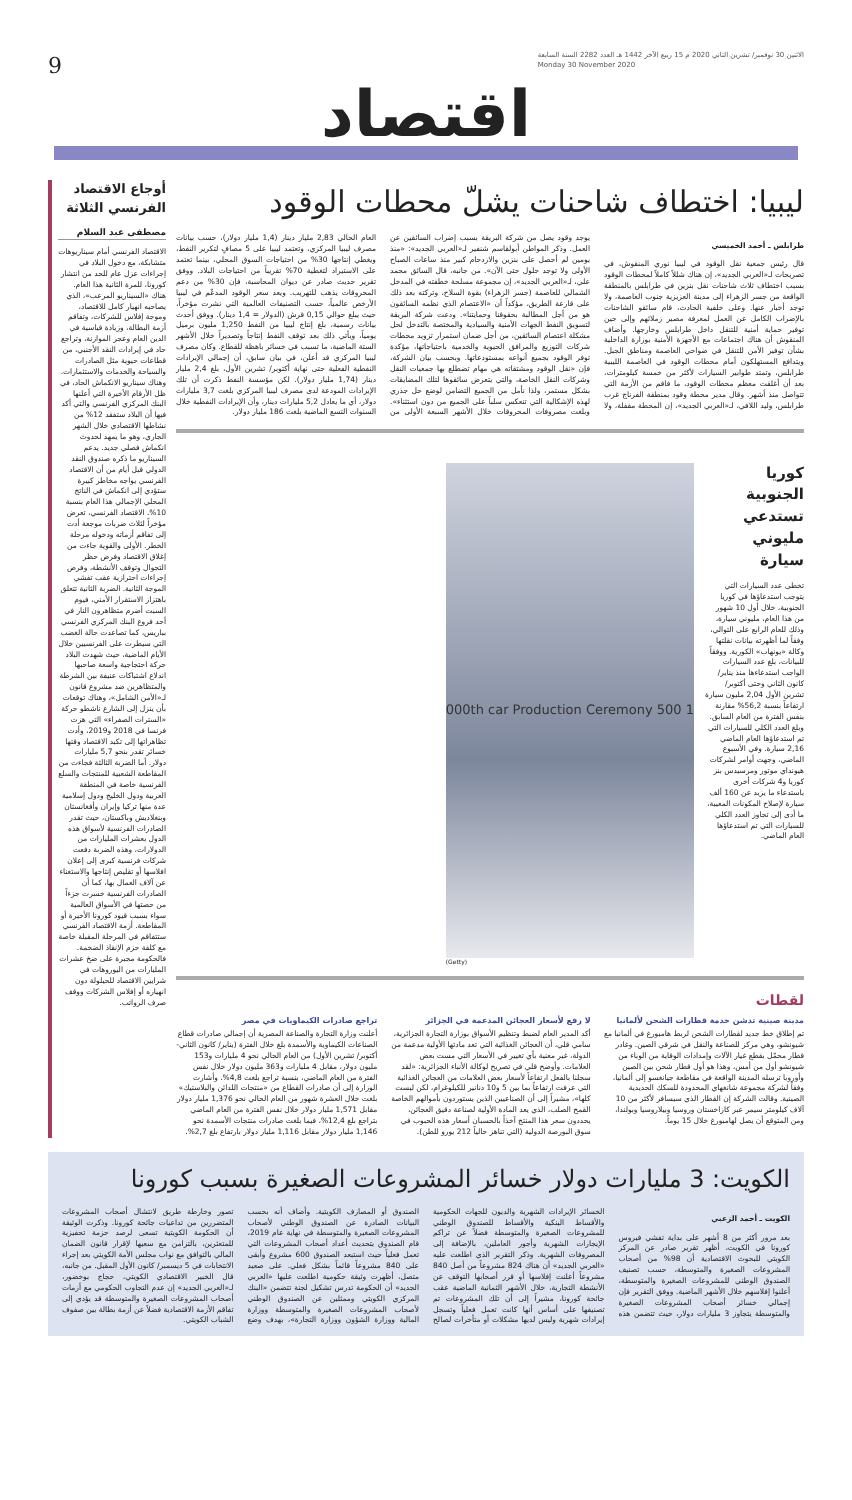9
الاثنين 30 نوفمبر/ تشرين الثاني 2020 م 15 ربيع الآخر 1442 هـ العدد 2282 السنة السابعة
Monday 30 November 2020
اقتصاد
ليبيا: اختطاف شاحنات يشلّ محطات الوقود
طرابلس ـ أحمد الخميسي
قال رئيس جمعية نقل الوقود في ليبيا نوري المنقوش، في تصريحات لـ«العربي الجديد»، إن هناك شللاً كاملاً لمحطات الوقود بسبب اختطاف ثلاث شاحنات نقل بنزين في طرابلس بالمنطقة الواقعة من جسر الزهراء إلى مدينة العزيزية جنوب العاصمة، ولا توجد أخبار عنها. وعلى خلفية الحادث، قام سائقو الشاحنات بالإضراب الكامل عن العمل لمعرفة مصير زملائهم وإلى حين توفير حماية أمنية للتنقل داخل طرابلس وخارجها. وأضاف المنقوش أن هناك اجتماعات مع الأجهزة الأمنية بوزارة الداخلية بشأن توفير الأمن للتنقل في ضواحي العاصمة ومناطق الجبل. ويتدافع المستهلكون أمام محطات الوقود في العاصمة الليبية طرابلس، وتمتد طوابير السيارات لأكثر من خمسة كيلومترات، بعد أن أغلقت معظم محطات الوقود، ما فاقم من الأزمة التي تتواصل منذ أشهر. وقال مدير محطة وقود بمنطقة الفرناج غرب طرابلس، وليد اللافي، لـ«العربي الجديد»، إن المحطة مقفلة، ولا يوجد وقود يصل من شركة البريقة بسبب إضراب السائقين عن العمل. وذكر المواطن أبولقاسم شنفير لـ«العربي الجديد»: «منذ يومين لم أحصل على بنزين والازدحام كبير منذ ساعات الصباح الأولى ولا توجد حلول حتى الآن». من جانبه، قال السائق محمد علي، لـ«العربي الجديد»، إن مجموعة مسلحة خطفته في المدخل الشمالي للعاصمة (جسر الزهراء) بقوة السلاح، وتركته بعد ذلك على قارعة الطريق، مؤكداً أن «الاعتصام الذي نظمه السائقون هو من أجل المطالبة بحقوقنا وحمايتنا». ودعت شركة البريقة لتسويق النفط الجهات الأمنية والسيادية والمختصة بالتدخل لحل مشكلة اعتصام السائقين، من أجل ضمان استمرار تزويد محطات شركات التوزيع والمرافق الحيوية والخدمية باحتياجاتها، مؤكدة توفر الوقود بجميع أنواعه بمستودعاتها. وبحسب بيان الشركة، فإن «نقل الوقود ومشتقاته هي مهام تضطلع بها جمعيات النقل وشركات النقل الخاصة، والتي يتعرض سائقوها لتلك المضايقات بشكل مستمر، ولذا نأمل من الجميع التضامن لوضع حل جذري لهذه الإشكالية التي تنعكس سلباً على الجميع من دون استثناء». وبلغت مصروفات المحروقات خلال الأشهر السبعة الأولى من العام الحالي 2,83 مليار دينار (1,4 مليار دولار)، حسب بيانات مصرف ليبيا المركزي، وتعتمد ليبيا على 5 مصافٍ لتكرير النفط، ويغطي إنتاجها 30% من احتياجات السوق المحلي، بينما تعتمد على الاستيراد لتغطية 70% تقريباً من احتياجات البلاد. ووفق تقرير حديث صادر عن ديوان المحاسبة، فإن 30% من دعم المحروقات يذهب للتهريب. ويعد سعر الوقود المدعّم في ليبيا الأرخص عالمياً، حسب التصنيفات العالمية التي نشرت مؤخراً، حيث يبلغ حوالي 0,15 قرش (الدولار = 1,4 دينار). ووفق أحدث بيانات رسمية، بلغ إنتاج ليبيا من النفط 1,250 مليون برميل يومياً، ويأتي ذلك بعد توقف النفط إنتاجاً وتصديراً خلال الأشهر الستة الماضية، ما تسبب في خسائر باهظة للقطاع. وكان مصرف ليبيا المركزي قد أعلن، في بيان سابق، أن إجمالي الإيرادات النفطية الفعلية حتى نهاية أكتوبر/ تشرين الأول، بلغ 2,4 مليار دينار (1,74 مليار دولار). لكن مؤسسة النفط ذكرت أن تلك الإيرادات المودعة لدى مصرف ليبيا المركزي بلغت 3,7 مليارات دولار، أي ما يعادل 5,2 مليارات دينار، وأن الإيرادات النفطية خلال السنوات التسع الماضية بلغت 186 مليار دولار.
كوريا الجنوبية تستدعي مليوني سيارة
تخطى عدد السيارات التي يتوجب استدعاؤها في كوريا الجنوبية، خلال أول 10 شهور من هذا العام، مليوني سيارة، وذلك للعام الرابع على التوالي، وفقاً لما أظهرته بيانات نقلتها وكالة «يونهاب» الكورية. ووفقاً للبيانات، بلغ عدد السيارات الواجب استدعاءها منذ يناير/ كانون الثاني وحتى أكتوبر/ تشرين الأول 2,04 مليون سيارة ارتفاعاً بنسبة 56,2% مقارنة بنفس الفترة من العام السابق. وبلغ العدد الكلي للسيارات التي تم استدعاؤها العام الماضي 2,16 سيارة. وفي الأسبوع الماضي، وجهت أوامر لشركات هيونداي موتور ومرسيدس بنز كوريا و4 شركات أخرى باستدعاء ما يزيد عن 160 ألف سيارة لإصلاح المكونات المعيبة، ما أدى إلى تجاوز العدد الكلي للسيارات التي تم استدعاؤها العام الماضي.
1 500 000th car Production Ceremony
(Getty)
لقطات
مدينة صينية تدشن خدمة قطارات الشحن لألمانيا
تم إطلاق خط جديد لقطارات الشحن لربط هامبورغ في ألمانيا مع شيونشو، وهي مركز للصناعة والنقل في شرقي الصين. وغادر قطار محمّل بقطع غيار الآلات وإمدادات الوقاية من الوباء من شيونشو أول من أمس، وهذا هو أول قطار شحن بين الصين وأوروبا ترسله المدينة الواقعة في مقاطعة جيانغسو إلى ألمانيا، وفقاً لشركة مجموعة شانغهاي المحدودة للسكك الحديدية الصينية. وقالت الشركة إن القطار الذي سيسافر لأكثر من 10 آلاف كيلومتر سيمر عبر كازاخستان وروسيا وبيلاروسيا وبولندا، ومن المتوقع أن يصل لهامبورغ خلال 15 يوماً.
لا رفع لأسعار العجائن المدعمة في الجزائر
أكد المدير العام لضبط وتنظيم الأسواق بوزارة التجارة الجزائرية، سامي قلي، أن العجائن الغذائية التي تعد مادتها الأولية مدعمة من الدولة، غير معنية بأي تغيير في الأسعار التي مست بعض العلامات. وأوضح قلي في تصريح لوكالة الأنباء الجزائرية: «لقد سجلنا بالفعل ارتفاعاً لأسعار بعض العلامات من العجائن الغذائية التي عرفت ارتفاعاً بما بين 5 و10 دنانير للكيلوغرام، لكن ليست كلها»، مشيراً إلى أن الصناعيين الذين يستوردون بأموالهم الخاصة القمح الصلب، الذي يعد المادة الأولية لصناعة دقيق العجائن، يحددون سعر هذا المنتج آخذاً بالحسبان أسعار هذه الحبوب في سوق البورصة الدولية (التي تناهز حالياً 212 يورو للطن).
تراجع صادرات الكيماويات في مصر
أعلنت وزارة التجارة والصناعة المصرية أن إجمالي صادرات قطاع الصناعات الكيماوية والأسمدة بلغ خلال الفترة (يناير/ كانون الثاني-أكتوبر/ تشرين الأول) من العام الحالي نحو 4 مليارات و153 مليون دولار، مقابل 4 مليارات و363 مليون دولار خلال نفس الفترة من العام الماضي، بنسبة تراجع بلغت 4,8%. وأشارت الوزارة إلى أن صادرات القطاع من «منتجات اللدائن والبلاستيك» بلغت خلال العشرة شهور من العام الحالي نحو 1,376 مليار دولار مقابل 1,571 مليار دولار خلال نفس الفترة من العام الماضي بتراجع بلغ 12,4%، فيما بلغت صادرات منتجات الأسمدة نحو 1,146 مليار دولار مقابل 1,116 مليار دولار بارتفاع بلغ 2,7%.
أوجاع الاقتصاد الفرنسي الثلاثة
مصطفى عبد السلام
الاقتصاد الفرنسي أمام سيناريوهات متشابكة، مع دخول البلاد في إجراءات عزل عام للحد من انتشار كورونا، للمرة الثانية هذا العام. هناك «السيناريو المرعب»، الذي يصاحبه انهيار كامل للاقتصاد، وموجة إفلاس للشركات، وتفاقم أزمة البطالة، وزيادة قياسية في الدين العام وعجز الموازنة، وتراجع حاد في إيرادات النقد الأجنبي، من قطاعات حيوية مثل الصادرات والسياحة والخدمات والاستثمارات. وهناك سيناريو الانكماش الحاد، في ظل الأرقام الأخيرة التي أعلنها البنك المركزي الفرنسي والتي أكد فيها أن البلاد ستفقد 12% من نشاطها الاقتصادي خلال الشهر الجاري، وهو ما يمهد لحدوث انكماش فصلي جديد. يدعم السيناريو ما ذكره صندوق النقد الدولي قبل أيام من أن الاقتصاد الفرنسي يواجه مخاطر كبيرة ستؤدي إلى انكماش في الناتج المحلي الإجمالي هذا العام بنسبة 10%. الاقتصاد الفرنسي، تعرض مؤخراً لثلاث ضربات موجعة أدت إلى تفاقم أزماته ودخوله مرحلة الخطر. الأولى والقوية جاءت من إغلاق الاقتصاد وفرض حظر التجوال وتوقف الأنشطة، وفرض إجراءات احترازية عقب تفشي الموجة الثانية. الضربة الثانية تتعلق باهتزاز الاستقرار الأمني، فيوم السبت أضرم متظاهرون النار في أحد فروع البنك المركزي الفرنسي بباريس، كما تصاعدت حالة الغضب التي سيطرت على الفرنسيين خلال الأيام الماضية، حيث شهدت البلاد حركة احتجاجية واسعة صاحبها اندلاع اشتباكات عنيفة بين الشرطة والمتظاهرين ضد مشروع قانون لـ«الأمن الشامل»، وهناك توقعات بأن ينزل إلى الشارع ناشطو حركة «السترات الصفراء» التي هزت فرنسا في 2018 و2019، وأدت تظاهراتها إلى تكبد الاقتصاد وقتها خسائر تقدر بنحو 5,7 مليارات دولار. أما الضربة الثالثة فجاءت من المقاطعة الشعبية للمنتجات والسلع الفرنسية خاصة في المنطقة العربية ودول الخليج ودول إسلامية عدة منها تركيا وإيران وأفغانستان وبنغلاديش وباكستان، حيث تقدر الصادرات الفرنسية لأسواق هذه الدول بعشرات المليارات من الدولارات، وهذه الضربة دفعت شركات فرنسية كبرى إلى إعلان افلاسها أو تقليص إنتاجها والاستغناء عن آلاف العمال بها، كما أن الصادرات الفرنسية خسرت جزءاً من حصتها في الأسواق العالمية سواء بسبب قيود كورونا الأخيرة أو المقاطعة. أزمة الاقتصاد الفرنسي ستتفاقم في المرحلة المقبلة خاصة مع كلفة حزم الإنقاذ الضخمة. فالحكومة مجبرة على ضخ عشرات المليارات من اليوروهات في شرايين الاقتصاد للحيلولة دون انهياره أو إفلاس الشركات ووقف صرف الرواتب.
الكويت: 3 مليارات دولار خسائر المشروعات الصغيرة بسبب كورونا
الكويت ـ أحمد الزعبي
بعد مرور أكثر من 8 أشهر على بداية تفشي فيروس كورونا في الكويت، أظهر تقرير صادر عن المركز الكويتي للبحوث الاقتصادية أن 98% من أصحاب المشروعات الصغيرة والمتوسطة، حسب تصنيف الصندوق الوطني للمشروعات الصغيرة والمتوسطة، أعلنوا إفلاسهم خلال الأشهر الماضية. ووفق التقرير فإن إجمالي خسائر أصحاب المشروعات الصغيرة والمتوسطة يتجاوز 3 مليارات دولار، حيث تتضمن هذه الخسائر الإيرادات الشهرية والديون للجهات الحكومية والأقساط البنكية والأقساط للصندوق الوطني للمشروعات الصغيرة والمتوسطة فضلاً عن تراكم الإيجارات الشهرية وأجور العاملين، بالإضافة إلى المصروفات الشهرية. وذكر التقرير الذي اطلعت عليه «العربي الجديد» أن هناك 824 مشروعاً من أصل 840 مشروعاً أعلنت إفلاسها أو قرر أصحابها التوقف عن الأنشطة التجارية، خلال الأشهر الثمانية الماضية عقب جائحة كورونا، مشيراً إلى أن تلك المشروعات تم تصنيفها على أساس أنها كانت تعمل فعلياً وتسجل إيرادات شهرية وليس لديها مشكلات أو متأخرات لصالح الصندوق أو المصارف الكويتية. وأضاف أنه بحسب البيانات الصادرة عن الصندوق الوطني لأصحاب المشروعات الصغيرة والمتوسطة في نهاية عام 2019، قام الصندوق بتحديث أعداد أصحاب المشروعات التي تعمل فعلياً حيث استبعد الصندوق 600 مشروع وأبقى على 840 مشروعاً قائماً بشكل فعلي. على صعيد متصل، أظهرت وثيقة حكومية اطلعت عليها «العربي الجديد» أن الحكومة تدرس تشكيل لجنة تتضمن «البنك المركزي الكويتي وممثلين عن الصندوق الوطني لأصحاب المشروعات الصغيرة والمتوسطة ووزارة المالية ووزارة الشؤون ووزارة التجارة»، بهدف وضع تصور وخارطة طريق لانتشال أصحاب المشروعات المتضررين من تداعيات جائحة كورونا. وذكرت الوثيقة أن الحكومة الكويتية تسعى لرصد حزمة تحفيزية للمتعثرين، بالتزامن مع سعيها لإقرار قانون الضمان المالي بالتوافق مع نواب مجلس الأمة الكويتي بعد إجراء الانتخابات في 5 ديسمبر/ كانون الأول المقبل. من جانبه، قال الخبير الاقتصادي الكويتي، حجاج بوخضور، لـ«العربي الجديد» إن عدم التجاوب الحكومي مع أزمات أصحاب المشروعات الصغيرة والمتوسطة قد يؤدي إلى تفاقم الأزمة الاقتصادية فضلاً عن أزمة بطالة بين صفوف الشباب الكويتي.